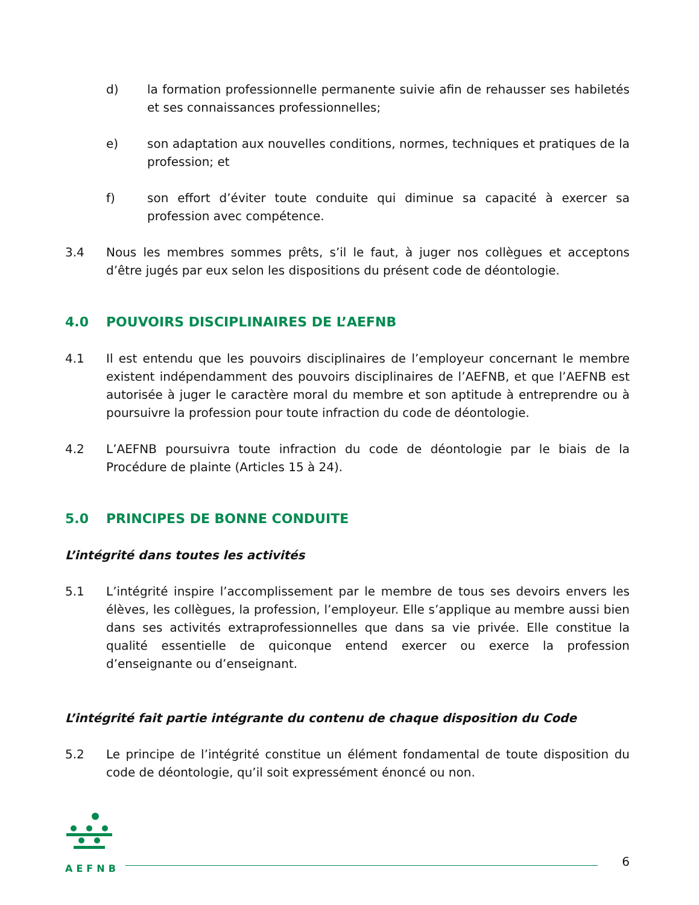d) la formation professionnelle permanente suivie afin de rehausser ses habiletés et ses connaissances professionnelles;
e) son adaptation aux nouvelles conditions, normes, techniques et pratiques de la profession; et
f) son effort d’éviter toute conduite qui diminue sa capacité à exercer sa profession avec compétence.
3.4 Nous les membres sommes prêts, s’il le faut, à juger nos collègues et acceptons d’être jugés par eux selon les dispositions du présent code de déontologie.
4.0 POUVOIRS DISCIPLINAIRES DE L’AEFNB
4.1 Il est entendu que les pouvoirs disciplinaires de l’employeur concernant le membre existent indépendamment des pouvoirs disciplinaires de l’AEFNB, et que l’AEFNB est autorisée à juger le caractère moral du membre et son aptitude à entreprendre ou à poursuivre la profession pour toute infraction du code de déontologie.
4.2 L’AEFNB poursuivra toute infraction du code de déontologie par le biais de la Procédure de plainte (Articles 15 à 24).
5.0 PRINCIPES DE BONNE CONDUITE
L’intégrité dans toutes les activités
5.1 L’intégrité inspire l’accomplissement par le membre de tous ses devoirs envers les élèves, les collègues, la profession, l’employeur. Elle s’applique au membre aussi bien dans ses activités extraprofessionnelles que dans sa vie privée. Elle constitue la qualité essentielle de quiconque entend exercer ou exerce la profession d’enseignante ou d’enseignant.
L’intégrité fait partie intégrante du contenu de chaque disposition du Code
5.2 Le principe de l’intégrité constitue un élément fondamental de toute disposition du code de déontologie, qu’il soit expressément énoncé ou non.
AEFNB
6